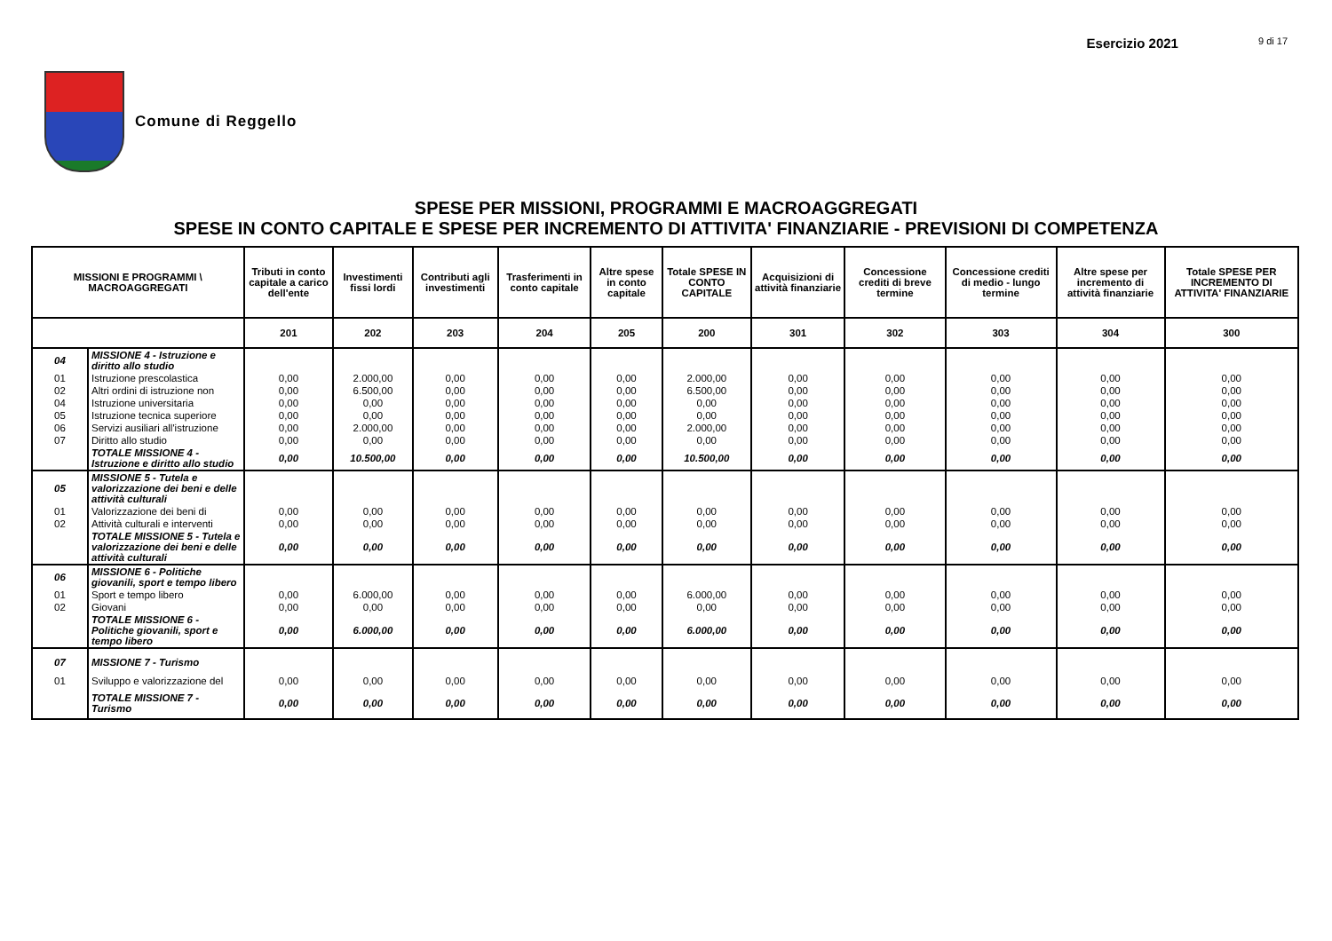Esercizio 2021 9 di 17
Comune di Reggello
SPESE PER MISSIONI, PROGRAMMI E MACROAGGREGATI
SPESE IN CONTO CAPITALE E SPESE PER INCREMENTO DI ATTIVITA' FINANZIARIE - PREVISIONI DI COMPETENZA
| MISSIONI E PROGRAMMI \ MACROAGGREGATI | | Tributi in conto capitale a carico dell'ente | Investimenti fissi lordi | Contributi agli investimenti | Trasferimenti in conto capitale | Altre spese in conto capitale | Totale SPESE IN CONTO CAPITALE | Acquisizioni di attività finanziarie | Concessione crediti di breve termine | Concessione crediti di medio - lungo termine | Altre spese per incremento di attività finanziarie | Totale SPESE PER INCREMENTO DI ATTIVITA' FINANZIARIE |
| --- | --- | --- | --- | --- | --- | --- | --- | --- | --- | --- | --- | --- |
| | | 201 | 202 | 203 | 204 | 205 | 200 | 301 | 302 | 303 | 304 | 300 |
| 04 | MISSIONE 4 - Istruzione e diritto allo studio | | | | | | | | | | | |
| 01 | Istruzione prescolastica | 0,00 | 2.000,00 | 0,00 | 0,00 | 0,00 | 2.000,00 | 0,00 | 0,00 | 0,00 | 0,00 | 0,00 |
| 02 | Altri ordini di istruzione non | 0,00 | 6.500,00 | 0,00 | 0,00 | 0,00 | 6.500,00 | 0,00 | 0,00 | 0,00 | 0,00 | 0,00 |
| 04 | Istruzione universitaria | 0,00 | 0,00 | 0,00 | 0,00 | 0,00 | 0,00 | 0,00 | 0,00 | 0,00 | 0,00 | 0,00 |
| 05 | Istruzione tecnica superiore | 0,00 | 0,00 | 0,00 | 0,00 | 0,00 | 0,00 | 0,00 | 0,00 | 0,00 | 0,00 | 0,00 |
| 06 | Servizi ausiliari all'istruzione | 0,00 | 2.000,00 | 0,00 | 0,00 | 0,00 | 2.000,00 | 0,00 | 0,00 | 0,00 | 0,00 | 0,00 |
| 07 | Diritto allo studio | 0,00 | 0,00 | 0,00 | 0,00 | 0,00 | 0,00 | 0,00 | 0,00 | 0,00 | 0,00 | 0,00 |
| | TOTALE MISSIONE 4 - Istruzione e diritto allo studio | 0,00 | 10.500,00 | 0,00 | 0,00 | 0,00 | 10.500,00 | 0,00 | 0,00 | 0,00 | 0,00 | 0,00 |
| 05 | MISSIONE 5 - Tutela e valorizzazione dei beni e delle attività culturali | | | | | | | | | | | |
| 01 | Valorizzazione dei beni di | 0,00 | 0,00 | 0,00 | 0,00 | 0,00 | 0,00 | 0,00 | 0,00 | 0,00 | 0,00 | 0,00 |
| 02 | Attività culturali e interventi | 0,00 | 0,00 | 0,00 | 0,00 | 0,00 | 0,00 | 0,00 | 0,00 | 0,00 | 0,00 | 0,00 |
| | TOTALE MISSIONE 5 - Tutela e valorizzazione dei beni e delle attività culturali | 0,00 | 0,00 | 0,00 | 0,00 | 0,00 | 0,00 | 0,00 | 0,00 | 0,00 | 0,00 | 0,00 |
| 06 | MISSIONE 6 - Politiche giovanili, sport e tempo libero | | | | | | | | | | | |
| 01 | Sport e tempo libero | 0,00 | 6.000,00 | 0,00 | 0,00 | 0,00 | 6.000,00 | 0,00 | 0,00 | 0,00 | 0,00 | 0,00 |
| 02 | Giovani | 0,00 | 0,00 | 0,00 | 0,00 | 0,00 | 0,00 | 0,00 | 0,00 | 0,00 | 0,00 | 0,00 |
| | TOTALE MISSIONE 6 - Politiche giovanili, sport e tempo libero | 0,00 | 6.000,00 | 0,00 | 0,00 | 0,00 | 6.000,00 | 0,00 | 0,00 | 0,00 | 0,00 | 0,00 |
| 07 | MISSIONE 7 - Turismo | | | | | | | | | | | |
| 01 | Sviluppo e valorizzazione del | 0,00 | 0,00 | 0,00 | 0,00 | 0,00 | 0,00 | 0,00 | 0,00 | 0,00 | 0,00 | 0,00 |
| | TOTALE MISSIONE 7 - Turismo | 0,00 | 0,00 | 0,00 | 0,00 | 0,00 | 0,00 | 0,00 | 0,00 | 0,00 | 0,00 | 0,00 |